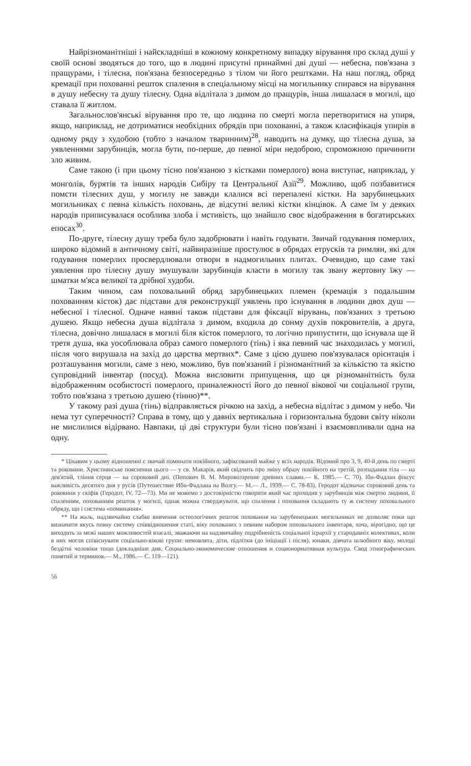Найрізноманітніші і найскладніші в кожному конкретному випадку вірування про склад душі у своїй основі зводяться до того, що в людині присутні принаймні дві душі — небесна, пов'язана з пращурами, і тілесна, пов'язана безпосередньо з тілом чи його рештками. На наш погляд, обряд кремації при похованні решток спалення в спеціальному місці на могильнику спирався на вірування в душу небесну та душу тілесну. Одна відлітала з димом до пращурів, інша лишалася в могилі, що ставала її житлом.
Загальнослов'янські вірування про те, що людина по смерті могла перетворитися на упиря, якщо, наприклад, не дотриматися необхідних обрядів при похованні, а також класифікація упирів в одному ряду з худобою (тобто з началом тваринним)<sup>28</sup>, наводить на думку, що тілесна душа, за уявленнями зарубинців, могла бути, по-перше, до певної міри недоброю, спроможною причинити зло живим.
Саме такою (і при цьому тісно пов'язаною з кістками померлого) вона виступає, наприклад, у монголів, бурятів та інших народів Сибіру та Центральної Азії<sup>29</sup>. Можливо, щоб позбавитися помсти тілесних душ, у могилу не завжди клалися всі перепалені кістки. На зарубинецьких могильниках є певна кількість поховань, де відсутні великі кістки кінцівок. А саме їм у деяких народів приписувалася особлива злоба і мстивість, що знайшло своє відображення в богатирських епосах<sup>30</sup>.
По-друге, тілесну душу треба було задобрювати і навіть годувати. Звичай годування померлих, широко відомий в античному світі, найвиразніше простулює в обрядах етрусків та римлян, які для годування померлих просвердлювали отвори в надмогильних плитах. Очевидно, що саме такі уявлення про тілесну душу змушували зарубинців класти в могилу так звану жертовну їжу — шматки м'яса великої та дрібної худоби.
Таким чином, сам поховальний обряд зарубинецьких племен (кремація з подальшим похованням кісток) дає підстави для реконструкції уявлень про існування в людини двох душ — небесної і тілесної. Одначе наявні також підстави для фіксації вірувань, пов'язаних з третьою душею. Якщо небесна душа відлітала з димом, входила до сонму духів покровителів, а друга, тілесна, довічно лишалася в могилі біля кісток померлого, то логічно припустити, що існувала ще й третя душа, яка уособлювала образ самого померлого (тінь) і яка певний час знаходилась у могилі, після чого вирушала на захід до царства мертвих*. Саме з цією душею пов'язувалася орієнтація і розташування могили, саме з нею, можливо, був пов'язаний і різноманітний за кількістю та якістю супровідний інвентар (посуд). Можна висловити припущення, що ця різноманітність була відображенням особистості померлого, приналежності його до певної вікової чи соціальної групи, тобто пов'язана з третьою душею (тінню)**.
У такому разі душа (тінь) відправляється річкою на захід, а небесна відлітає з димом у небо. Чи нема тут суперечності? Справа в тому, що у давніх вертикальна і горизонтальна будови світу ніколи не мислилися відірвано. Навпаки, ці дві структури були тісно пов'язані і взаємовпливали одна на одну.
* Цікавим у цьому відношенні є звичай поминати покійного, зафіксований майже у всіх народів. Відомий про 3, 9, 40-й день по смерті та роковини. Християнське пояснення цього — у св. Макарія, який свідчить про зміну образу покійного на третій, розпадання тіла — на дев'ятий, тління серця — на сороковий дні. (Попович В. М. Мировоззрение древних славян.— К. 1985.— С. 70). Ібн-Фадлан фіксує важливість десятого дня у русів (Путешествие Ибн-Фадлана на Волгу.— М.— Л., 1939.— С. 78-83). Геродот відзначає сороковий день та роковини у скіфів (Геродот, IV, 72—73). Ми не можемо з достовірністю говорити який час проходив у зарубинців між смертю людини, її спаленням, похованням решток у могилі, однак можна стверджувати, що спалення і поховання складають ту ж систему поховального обряду, що і система «поминання».
** На жаль, надзвичайно слабке вивчення остеологічних решток поховання на зарубинецьких могильниках не дозволяє поки що визначити якусь певну систему співвідношення статі, віку похованих з певним набором поховального інвентаря, хоча, вірогідно, що це виходить за межі наших можливостей взагалі, зважаючи на надзвичайну подрібненість соціальної ієрархії у стародавніх колективах, коли в них могли співіснувати соціально-вікові групи: немовлята, діти, підлітки (до ініціації і після), юнаки, дівчата шлюбного віку, молоді бездітні чоловіки тощо (докладніше див. Социально-экономические отношения и соционормативная культура. Свод этнографических понятий и терминов.— М., 1986.— С. 119—121).
56